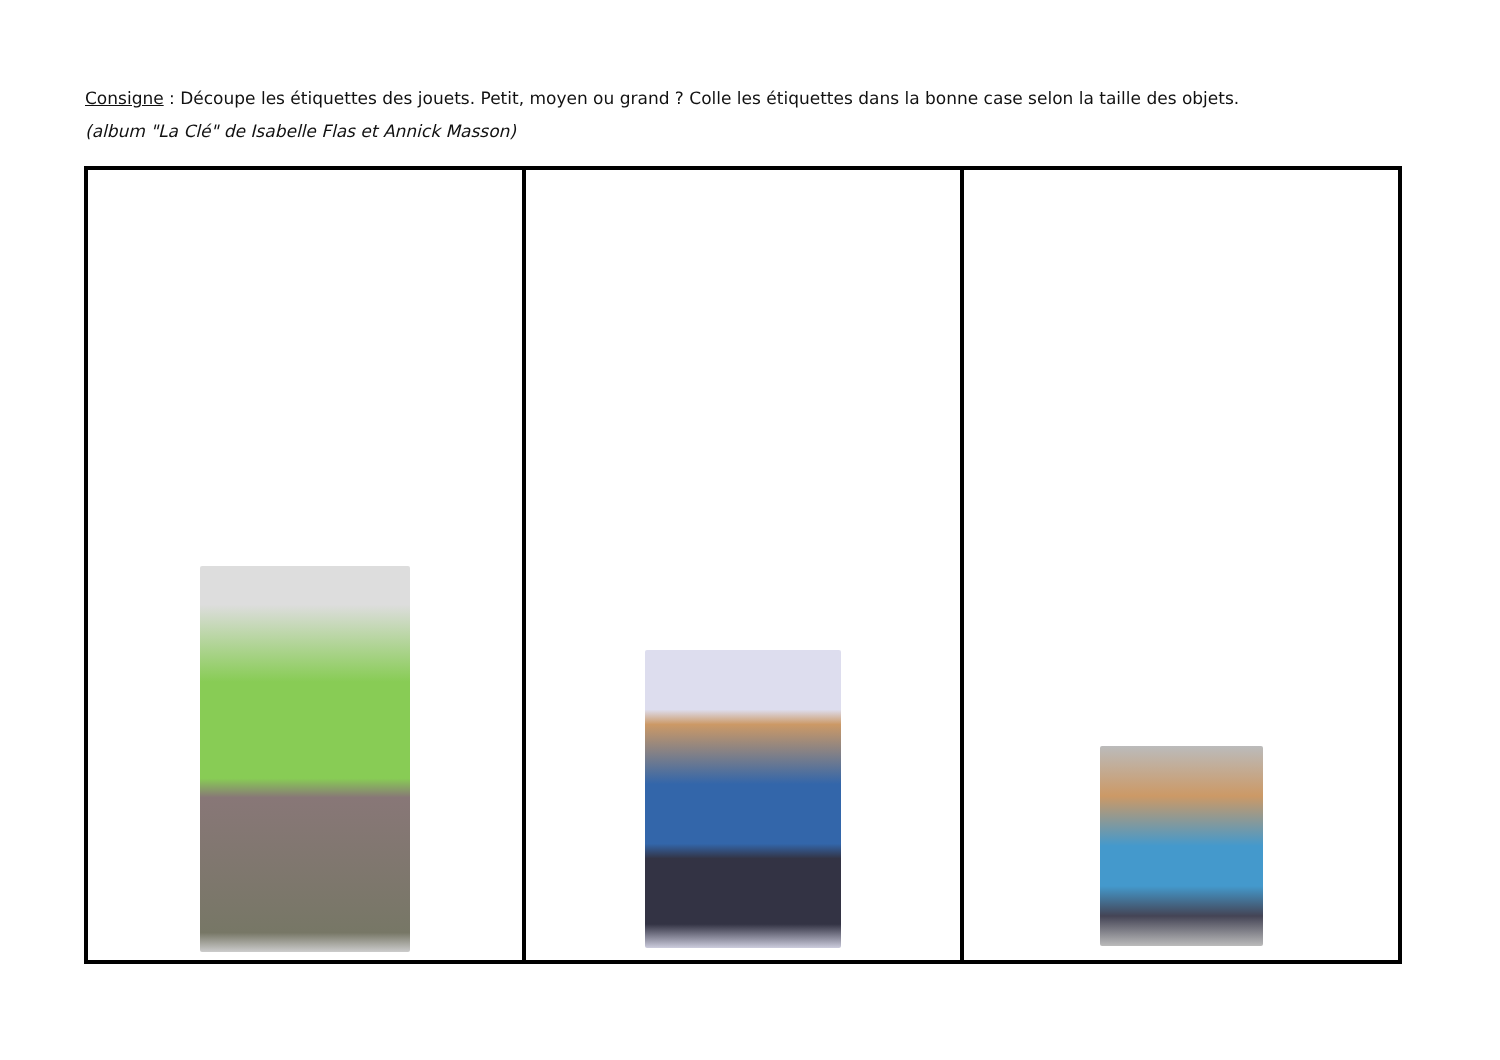Consigne : Découpe les étiquettes des jouets. Petit, moyen ou grand ? Colle les étiquettes dans la bonne case selon la taille des objets.
(album "La Clé" de Isabelle Flas et Annick Masson)